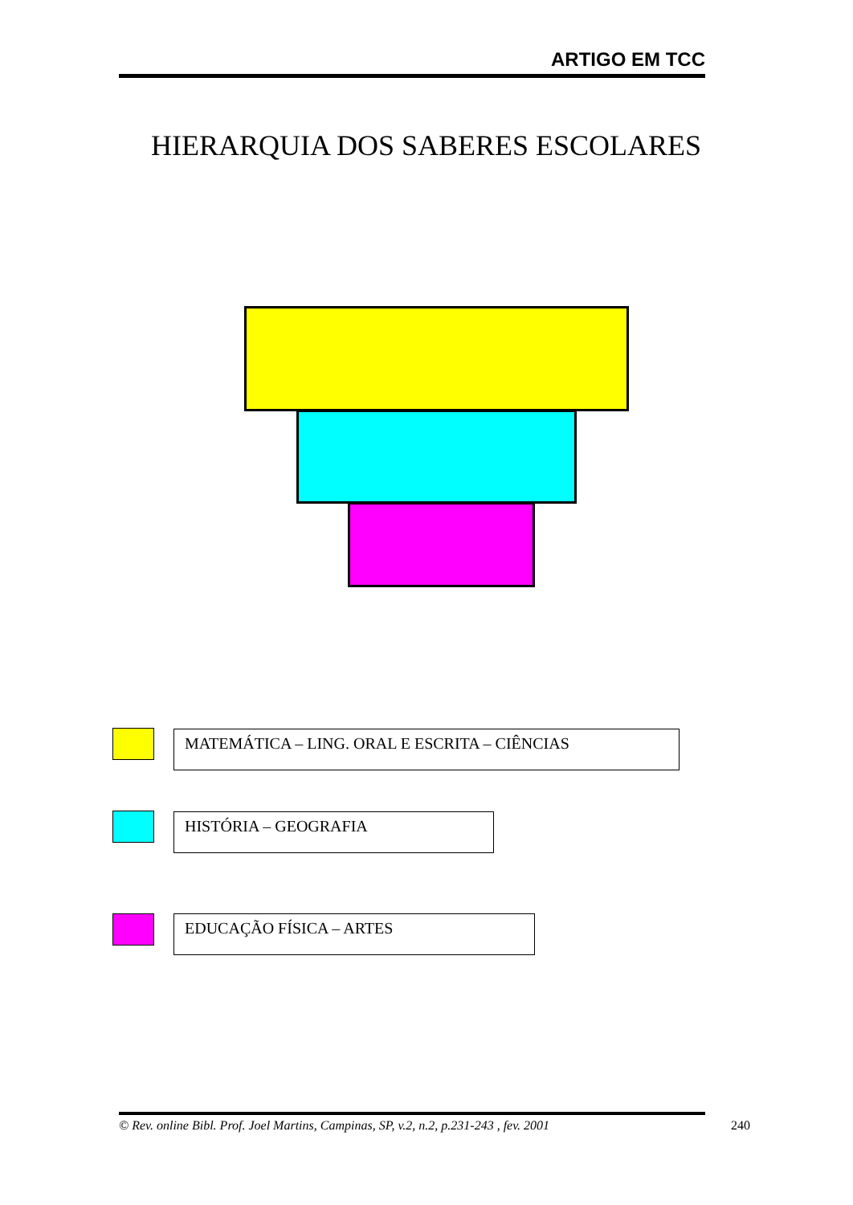ARTIGO EM TCC
HIERARQUIA DOS SABERES ESCOLARES
MATEMÁTICA – LING. ORAL E ESCRITA – CIÊNCIAS
HISTÓRIA – GEOGRAFIA
EDUCAÇÃO FÍSICA – ARTES
© Rev. online Bibl. Prof. Joel Martins, Campinas, SP, v.2, n.2, p.231-243 , fev. 2001
240